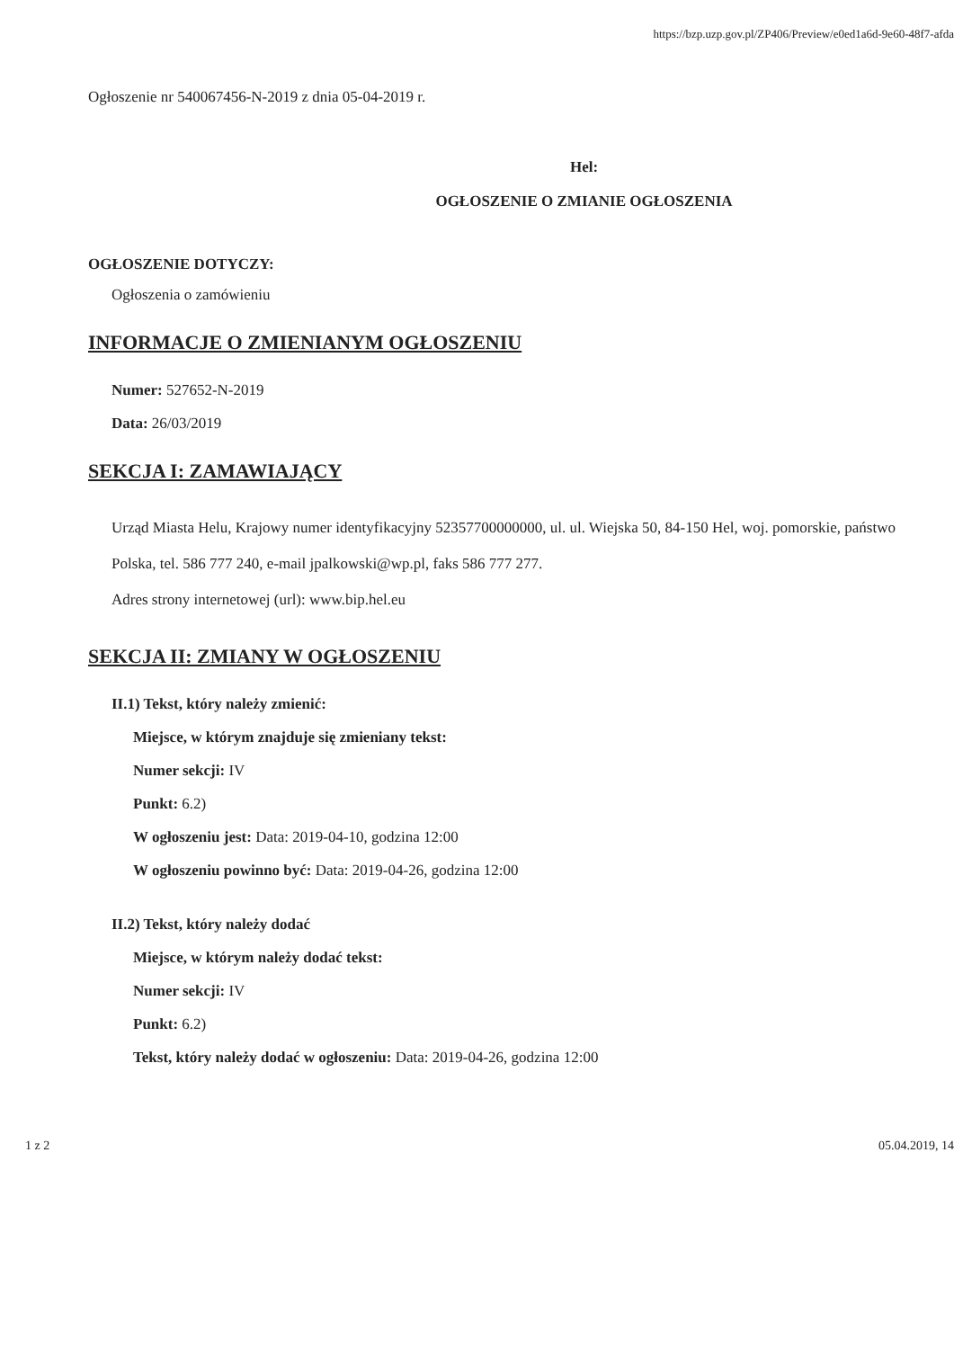https://bzp.uzp.gov.pl/ZP406/Preview/e0ed1a6d-9e60-48f7-afda
Ogłoszenie nr 540067456-N-2019 z dnia 05-04-2019 r.
Hel:
OGŁOSZENIE O ZMIANIE OGŁOSZENIA
OGŁOSZENIE DOTYCZY:
Ogłoszenia o zamówieniu
INFORMACJE O ZMIENIANYM OGŁOSZENIU
Numer: 527652-N-2019
Data: 26/03/2019
SEKCJA I: ZAMAWIAJĄCY
Urząd Miasta Helu, Krajowy numer identyfikacyjny 52357700000000, ul. ul. Wiejska 50, 84-150 Hel, woj. pomorskie, państwo Polska, tel. 586 777 240, e-mail jpalkowski@wp.pl, faks 586 777 277.
Adres strony internetowej (url): www.bip.hel.eu
SEKCJA II: ZMIANY W OGŁOSZENIU
II.1) Tekst, który należy zmienić:
Miejsce, w którym znajduje się zmieniany tekst:
Numer sekcji: IV
Punkt: 6.2)
W ogłoszeniu jest: Data: 2019-04-10, godzina 12:00
W ogłoszeniu powinno być: Data: 2019-04-26, godzina 12:00
II.2) Tekst, który należy dodać
Miejsce, w którym należy dodać tekst:
Numer sekcji: IV
Punkt: 6.2)
Tekst, który należy dodać w ogłoszeniu: Data: 2019-04-26, godzina 12:00
1 z 2 05.04.2019, 14